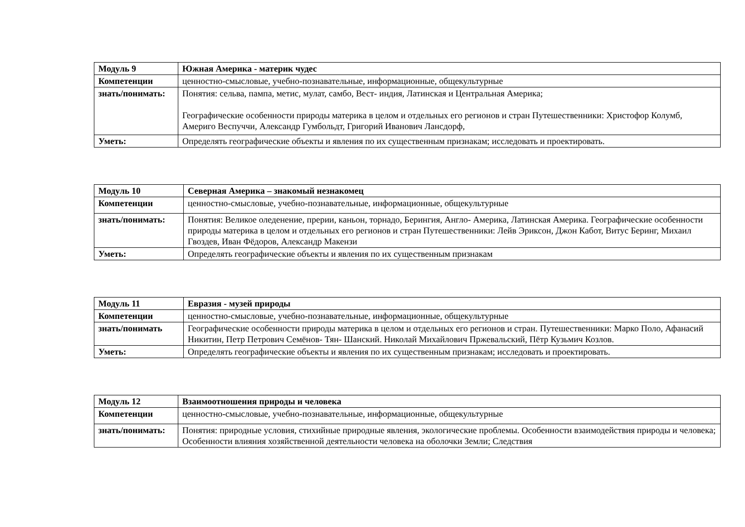| Модуль 9 | Южная Америка - материк чудес |
| Компетенции | ценностно-смысловые, учебно-познавательные, информационные, общекультурные |
| знать/понимать: | Понятия: сельва, пампа, метис, мулат, самбо, Вест- индия, Латинская и Центральная Америка; Географические особенности природы материка в целом и отдельных его регионов и стран Путешественники: Христофор Колумб, Америго Веспуччи, Александр Гумбольдт, Григорий Иванович Лансдорф, |
| Уметь: | Определять географические объекты и явления по их существенным признакам; исследовать и проектировать. |
| Модуль 10 | Северная Америка – знакомый незнакомец |
| Компетенции | ценностно-смысловые, учебно-познавательные, информационные, общекультурные |
| знать/понимать: | Понятия: Великое оледенение, прерии, каньон, торнадо, Берингия, Англо- Америка, Латинская Америка. Географические особенности природы материка в целом и отдельных его регионов и стран Путешественники: Лейв Эриксон, Джон Кабот, Витус Беринг, Михаил Гвоздев, Иван Фёдоров, Александр Макензи |
| Уметь: | Определять географические объекты и явления по их существенным признакам |
| Модуль 11 | Евразия - музей природы |
| Компетенции | ценностно-смысловые, учебно-познавательные, информационные, общекультурные |
| знать/понимать | Географические особенности природы материка в целом и отдельных его регионов и стран. Путешественники: Марко Поло, Афанасий Никитин, Петр Петрович Семёнов- Тян- Шанский. Николай Михайлович Пржевальский, Пётр Кузьмич Козлов. |
| Уметь: | Определять географические объекты и явления по их существенным признакам; исследовать и проектировать. |
| Модуль 12 | Взаимоотношения природы и человека |
| Компетенции | ценностно-смысловые, учебно-познавательные, информационные, общекультурные |
| знать/понимать: | Понятия: природные условия, стихийные природные явления, экологические проблемы. Особенности взаимодействия природы и человека; Особенности влияния хозяйственной деятельности человека на оболочки Земли; Следствия |